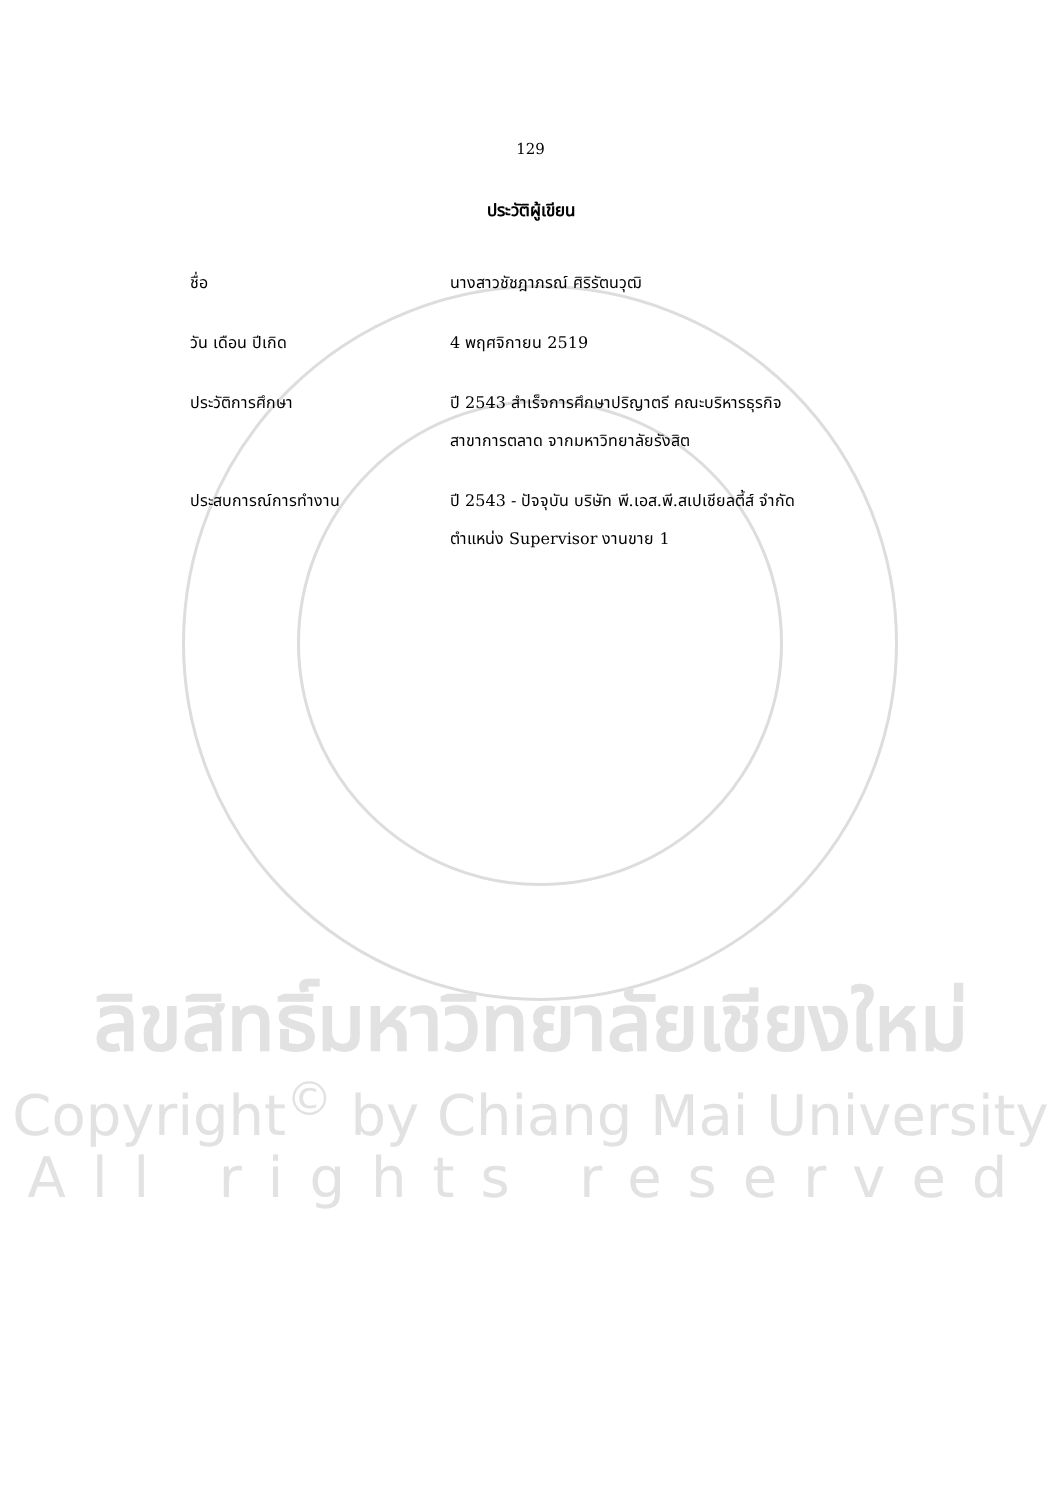129
ประวัติผู้เขียน
ชื่อ นางสาวชัชฎาภรณ์ ศิริรัตนวุฒิ
วัน เดือน ปีเกิด 4 พฤศจิกายน 2519
ประวัติการศึกษา ปี 2543 สำเร็จการศึกษาปริญาตรี คณะบริหารธุรกิจ
สาขาการตลาด จากมหาวิทยาลัยรังสิต
ประสบการณ์การทำงาน ปี 2543 - ปัจจุบัน บริษัท พี.เอส.พี.สเปเชียลตี้ส์ จำกัด
ตำแหน่ง Supervisor งานขาย 1
ลิขสิทธิ์มหาวิทยาลัยเชียงใหม่
Copyright<sup>©</sup> by Chiang Mai University
All rights reserved